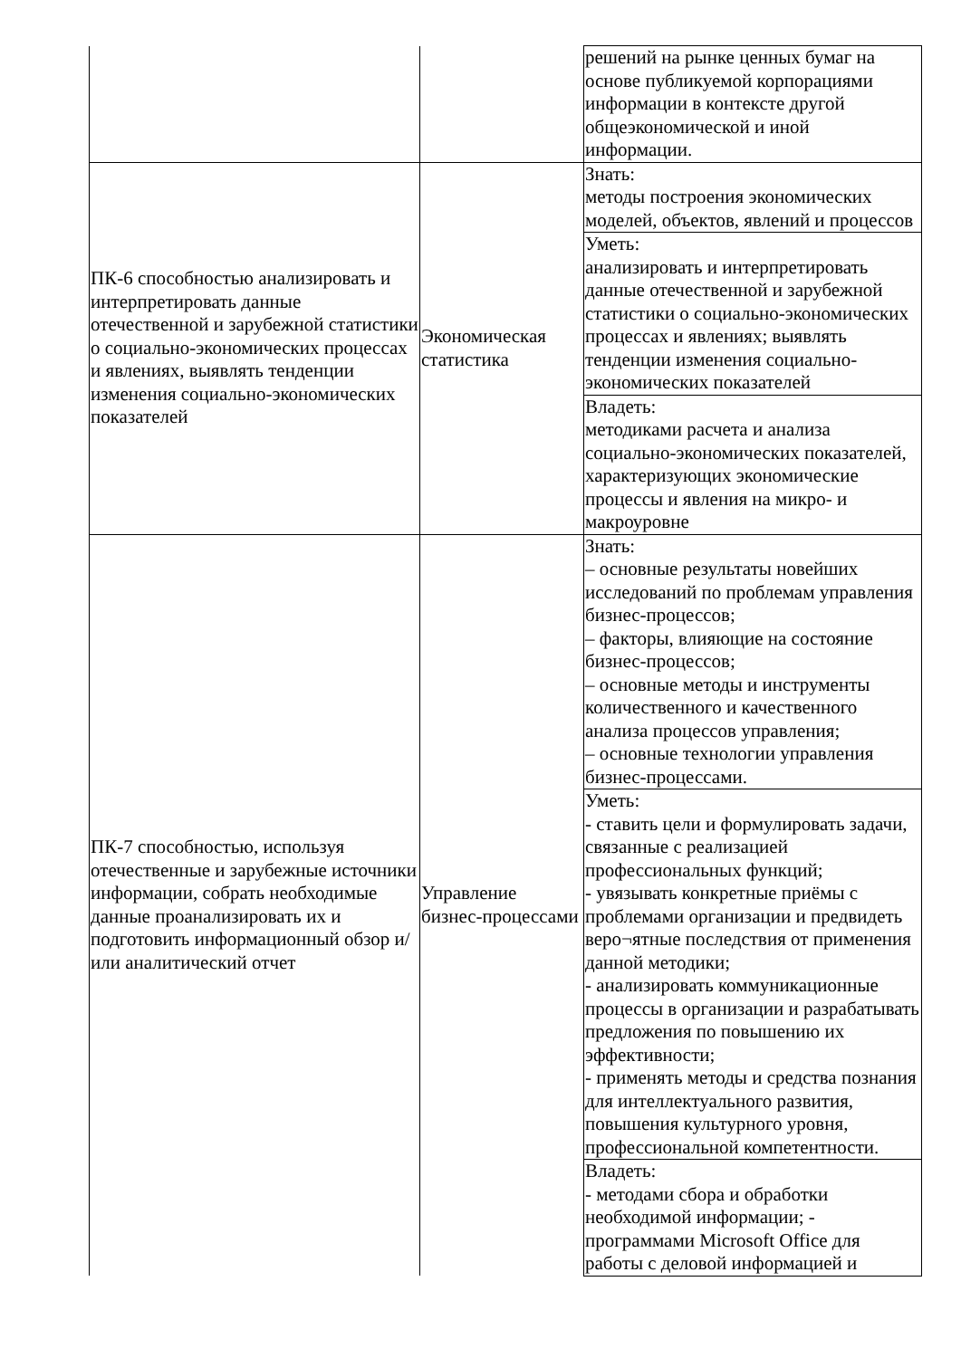| | | решений на рынке ценных бумаг на основе публикуемой корпорациями информации в контексте другой общеэкономической и иной информации. |
| ПК-6 способностью анализировать и интерпретировать данные отечественной и зарубежной статистики о социально-экономических процессах и явлениях, выявлять тенденции изменения социально-экономических показателей | Экономическая статистика | Знать: методы построения экономических моделей, объектов, явлений и процессов |
| | | Уметь: анализировать и интерпретировать данные отечественной и зарубежной статистики о социально-экономических процессах и явлениях; выявлять тенденции изменения социально- экономических показателей |
| | | Владеть: методиками расчета и анализа социально-экономических показателей, характеризующих экономические процессы и явления на микро- и макроуровне |
| ПК-7 способностью, используя отечественные и зарубежные источники информации, собрать необходимые данные проанализировать их и подготовить информационный обзор и/или аналитический отчет | Управление бизнес-процессами | Знать: – основные результаты новейших исследований по проблемам управления бизнес-процессов; – факторы, влияющие на состояние бизнес-процессов; – основные методы и инструменты количественного и качественного анализа процессов управления; – основные технологии управления бизнес-процессами. |
| | | Уметь: - ставить цели и формулировать задачи, связанные с реализацией профессиональных функций; - увязывать конкретные приёмы с проблемами организации и предвидеть веро¬ятные последствия от применения данной методики; - анализировать коммуникационные процессы в организации и разрабатывать предложения по повышению их эффективности; - применять методы и средства познания для интеллектуального развития, повышения культурного уровня, профессиональной компетентности. |
| | | Владеть: - методами сбора и обработки необходимой информации; - программами Microsoft Office для работы с деловой информацией и |